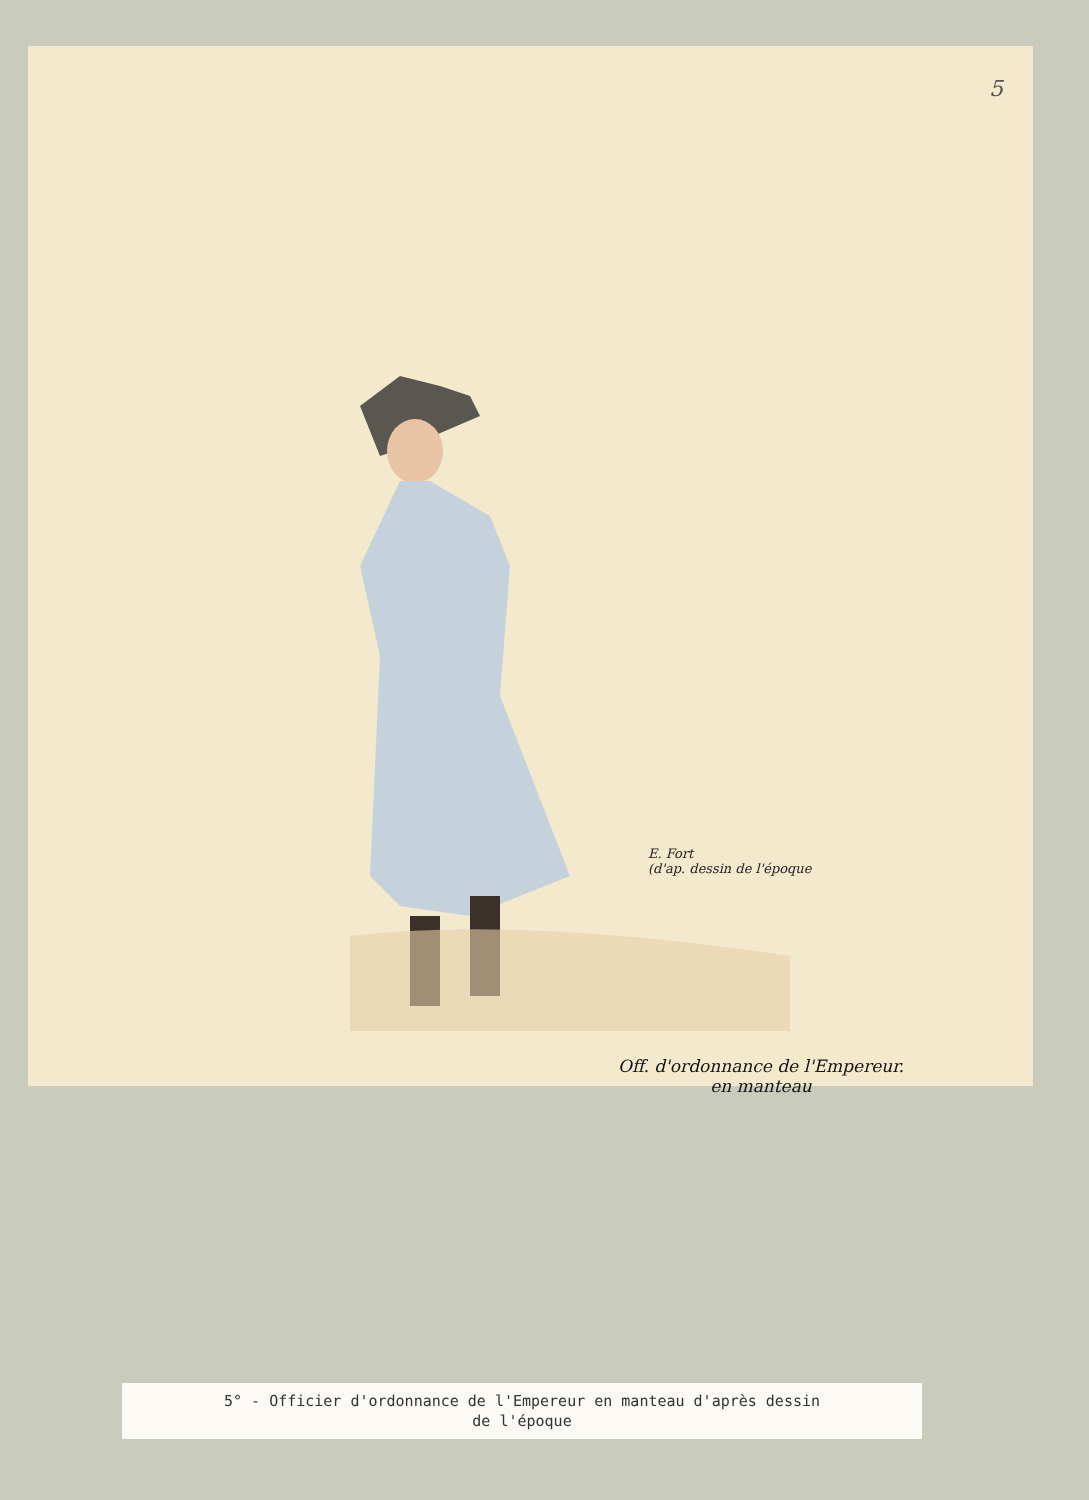5
E. Fort
(d'ap. dessin de l'époque
Off. d'ordonnance de l'Empereur.
en manteau
5° - Officier d'ordonnance de l'Empereur en manteau d'après dessin
de l'époque